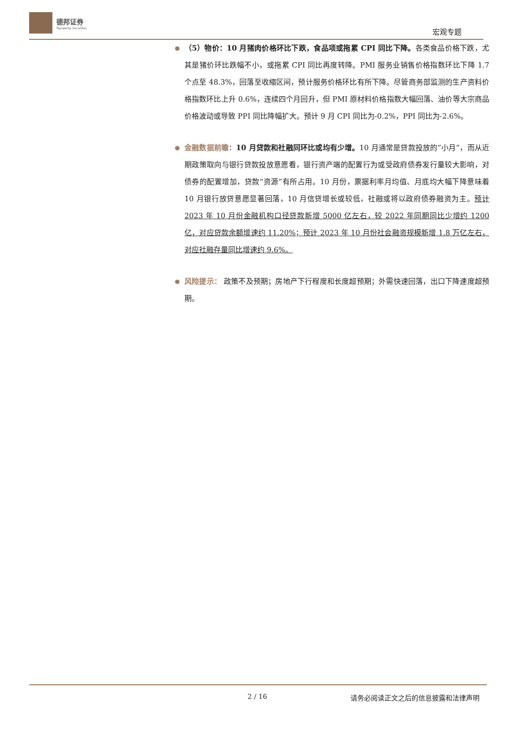德邦证券
Topsperity Securities
宏观专题
●
（5）物价：10 月猪肉价格环比下跌，食品项或拖累 CPI 同比下降。各类食品价格下跌，尤其是猪价环比跌幅不小，或拖累 CPI 同比再度转降。PMI 服务业销售价格指数环比下降 1.7 个点至 48.3%，回落至收缩区间，预计服务价格环比有所下降。尽管商务部监测的生产资料价格指数环比上升 0.6%，连续四个月回升，但 PMI 原材料价格指数大幅回落、油价等大宗商品价格波动或导致 PPI 同比降幅扩大。预计 9 月 CPI 同比为-0.2%，PPI 同比为-2.6%。
●
金融数据前瞻：10 月贷款和社融同环比或均有少增。10 月通常是贷款投放的“小月”，而从近期政策取向与银行贷款投放意愿看，银行资产端的配置行为或受政府债券发行量较大影响，对债券的配置增加，贷款“资源”有所占用。10 月份，票据利率月均值、月底均大幅下降意味着 10 月银行放贷意愿显著回落，10 月信贷增长或较低，社融或将以政府债券融资为主。预计 2023 年 10 月份金融机构口径贷款新增 5000 亿左右，较 2022 年同期同比少增约 1200 亿，对应贷款余额增速约 11.20%；预计 2023 年 10 月份社会融资规模新增 1.8 万亿左右，对应社融存量同比增速约 9.6%。
●
风险提示： 政策不及预期；房地产下行程度和长度超预期；外需快速回落，出口下降速度超预期。
2 / 16 请务必阅读正文之后的信息披露和法律声明